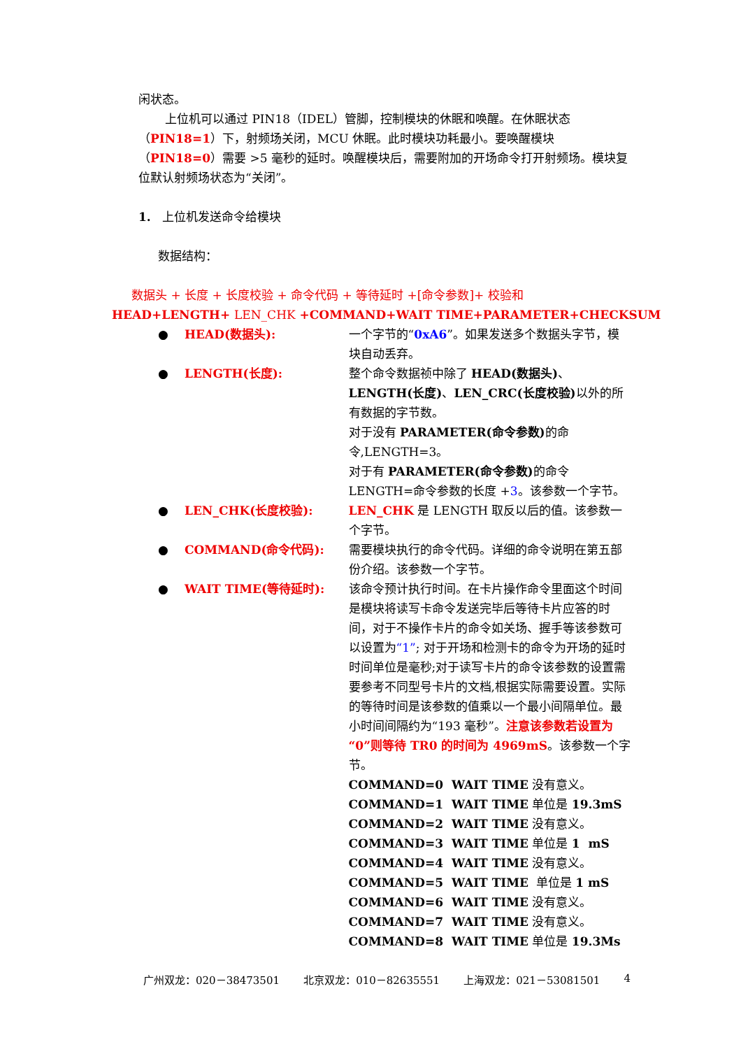闲状态。
上位机可以通过 PIN18（IDEL）管脚，控制模块的休眠和唤醒。在休眠状态（PIN18=1）下，射频场关闭，MCU 休眠。此时模块功耗最小。要唤醒模块（PIN18=0）需要 >5 毫秒的延时。唤醒模块后，需要附加的开场命令打开射频场。模块复位默认射频场状态为“关闭”。
1. 上位机发送命令给模块
数据结构：
数据头 + 长度 + 长度校验 + 命令代码 + 等待延时 +[命令参数]+ 校验和
HEAD+LENGTH+ LEN_CHK +COMMAND+WAIT TIME+PARAMETER+CHECKSUM
● HEAD(数据头): 一个字节的“0xA6”。如果发送多个数据头字节，模块自动丢弃。
● LENGTH(长度): 整个命令数据祯中除了 HEAD(数据头)、LENGTH(长度)、LEN_CRC(长度校验) 以外的所有数据的字节数。
对于没有 PARAMETER(命令参数) 的命令,LENGTH=3。
对于有 PARAMETER(命令参数) 的命令 LENGTH=命令参数的长度 +3。该参数一个字节。
● LEN_CHK(长度校验): LEN_CHK 是 LENGTH 取反以后的值。该参数一个字节。
● COMMAND(命令代码): 需要模块执行的命令代码。详细的命令说明在第五部份介绍。该参数一个字节。
● WAIT TIME(等待延时): 该命令预计执行时间。在卡片操作命令里面这个时间是模块将读写卡命令发送完毕后等待卡片应答的时间，对于不操作卡片的命令如关场、握手等该参数可以设置为“1”; 对于开场和检测卡的命令为开场的延时时间单位是毫秒;对于读写卡片的命令该参数的设置需要参考不同型号卡片的文档,根据实际需要设置。实际的等待时间是该参数的值乘以一个最小间隔单位。最小时间间隔约为“193 毫秒”。注意该参数若设置为“0”则等待 TR0 的时间为 4969mS。该参数一个字节。
COMMAND=0 WAIT TIME 没有意义。
COMMAND=1 WAIT TIME 单位是 19.3mS
COMMAND=2 WAIT TIME 没有意义。
COMMAND=3 WAIT TIME 单位是 1 mS
COMMAND=4 WAIT TIME 没有意义。
COMMAND=5 WAIT TIME 单位是 1 mS
COMMAND=6 WAIT TIME 没有意义。
COMMAND=7 WAIT TIME 没有意义。
COMMAND=8 WAIT TIME 单位是 19.3Ms
广州双龙：020－38473501 北京双龙：010－82635551 上海双龙：021－53081501 4